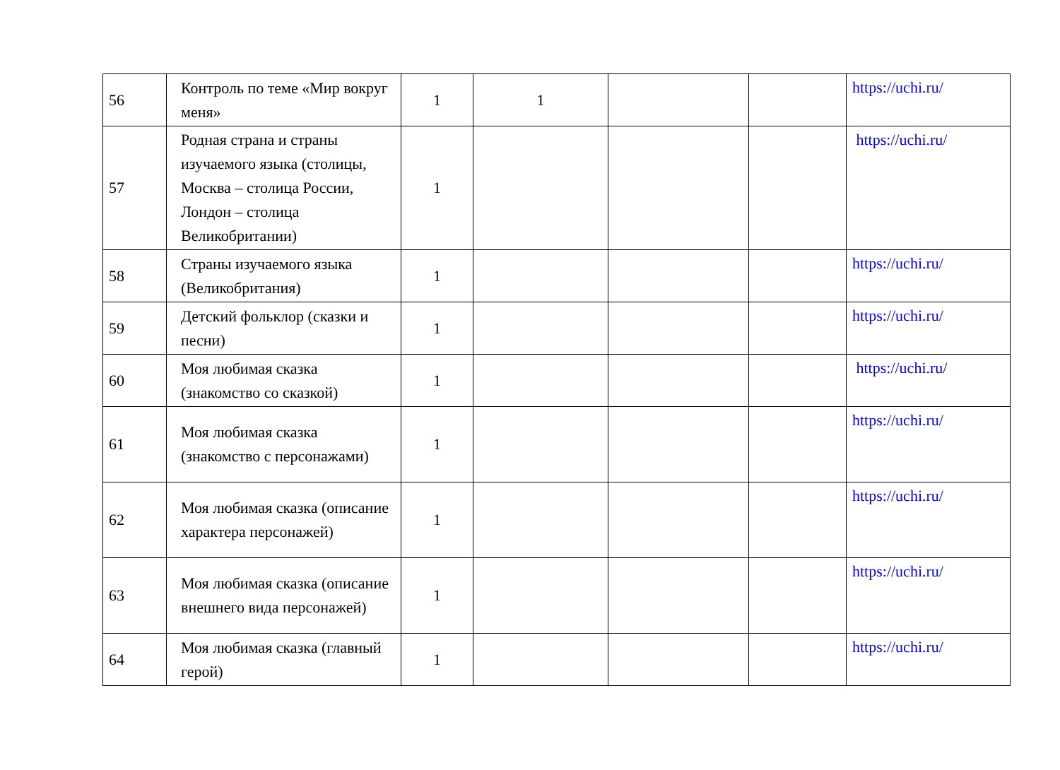| 56 | Контроль по теме «Мир вокруг меня» | 1 | 1 | | | https://uchi.ru/ |
| 57 | Родная страна и страны изучаемого языка (столицы, Москва – столица России, Лондон – столица Великобритании) | 1 | | | | https://uchi.ru/ |
| 58 | Страны изучаемого языка (Великобритания) | 1 | | | | https://uchi.ru/ |
| 59 | Детский фольклор (сказки и песни) | 1 | | | | https://uchi.ru/ |
| 60 | Моя любимая сказка (знакомство со сказкой) | 1 | | | | https://uchi.ru/ |
| 61 | Моя любимая сказка (знакомство с персонажами) | 1 | | | | https://uchi.ru/ |
| 62 | Моя любимая сказка (описание характера персонажей) | 1 | | | | https://uchi.ru/ |
| 63 | Моя любимая сказка (описание внешнего вида персонажей) | 1 | | | | https://uchi.ru/ |
| 64 | Моя любимая сказка (главный герой) | 1 | | | | https://uchi.ru/ |